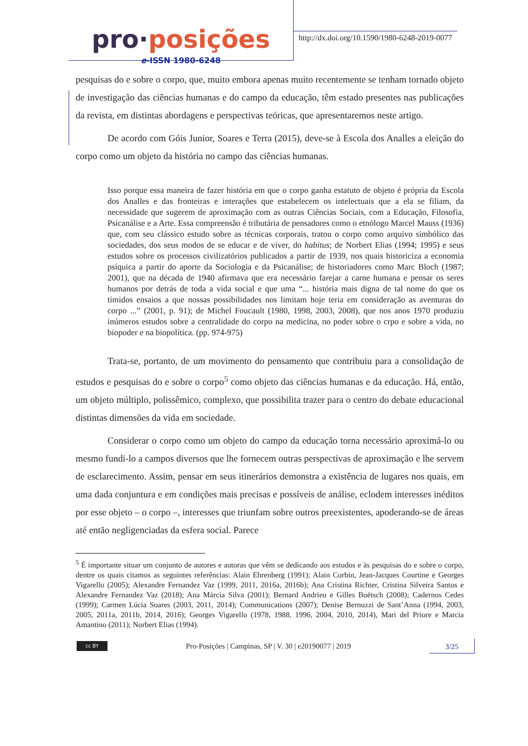pro·posições
e-ISSN 1980-6248
http://dx.doi.org/10.1590/1980-6248-2019-0077
pesquisas do e sobre o corpo, que, muito embora apenas muito recentemente se tenham tornado objeto de investigação das ciências humanas e do campo da educação, têm estado presentes nas publicações da revista, em distintas abordagens e perspectivas teóricas, que apresentaremos neste artigo.
De acordo com Góis Junior, Soares e Terra (2015), deve-se à Escola dos Analles a eleição do corpo como um objeto da história no campo das ciências humanas.
Isso porque essa maneira de fazer história em que o corpo ganha estatuto de objeto é própria da Escola dos Analles e das fronteiras e interações que estabelecem os intelectuais que a ela se filiam, da necessidade que sugerem de aproximação com as outras Ciências Sociais, com a Educação, Filosofia, Psicanálise e a Arte. Essa compreensão é tributária de pensadores como o etnólogo Marcel Mauss (1936) que, com seu clássico estudo sobre as técnicas corporais, tratou o corpo como arquivo simbólico das sociedades, dos seus modos de se educar e de viver, do habitus; de Norbert Elias (1994; 1995) e seus estudos sobre os processos civilizatórios publicados a partir de 1939, nos quais historiciza a economia psíquica a partir do aporte da Sociologia e da Psicanálise; de historiadores como Marc Bloch (1987; 2001), que na década de 1940 afirmava que era necessário farejar a carne humana e pensar os seres humanos por detrás de toda a vida social e que uma “... história mais digna de tal nome do que os tímidos ensaios a que nossas possibilidades nos limitam hoje teria em consideração as aventuras do corpo ...” (2001, p. 91); de Michel Foucault (1980, 1998, 2003, 2008), que nos anos 1970 produziu inúmeros estudos sobre a centralidade do corpo na medicina, no poder sobre o crpo e sobre a vida, no biopoder e na biopolítica. (pp. 974-975)
Trata-se, portanto, de um movimento do pensamento que contribuiu para a consolidação de estudos e pesquisas do e sobre o corpo<sup>5</sup> como objeto das ciências humanas e da educação. Há, então, um objeto múltiplo, polissêmico, complexo, que possibilita trazer para o centro do debate educacional distintas dimensões da vida em sociedade.
Considerar o corpo como um objeto do campo da educação torna necessário aproximá-lo ou mesmo fundi-lo a campos diversos que lhe fornecem outras perspectivas de aproximação e lhe servem de esclarecimento. Assim, pensar em seus itinerários demonstra a existência de lugares nos quais, em uma dada conjuntura e em condições mais precisas e possíveis de análise, eclodem interesses inéditos por esse objeto – o corpo –, interesses que triunfam sobre outros preexistentes, apoderando-se de áreas até então negligenciadas da esfera social. Parece
<sup>5</sup> É importante situar um conjunto de autores e autoras que vêm se dedicando aos estudos e às pesquisas do e sobre o corpo, dentre os quais citamos as seguintes referências: Alain Ehrenberg (1991); Alain Corbin, Jean-Jacques Courtine e Georges Vigarello (2005); Alexandre Fernandez Vaz (1999, 2011, 2016a, 2016b); Ana Cristina Richter, Cristina Silveira Santos e Alexandre Fernandez Vaz (2018); Ana Márcia Silva (2001); Bernard Andrieu e Gilles Boëtsch (2008); Cadernos Cedes (1999); Carmen Lúcia Soares (2003, 2011, 2014); Communications (2007); Denise Bernuzzi de Sant’Anna (1994, 2003, 2005, 2011a, 2011b, 2014, 2016); Georges Vigarello (1978, 1988, 1996, 2004, 2010, 2014), Mari del Priore e Marcia Amantino (2011); Norbert Elias (1994).
cc BY
Pro-Posições | Campinas, SP | V. 30 | e20190077 | 2019
3/25